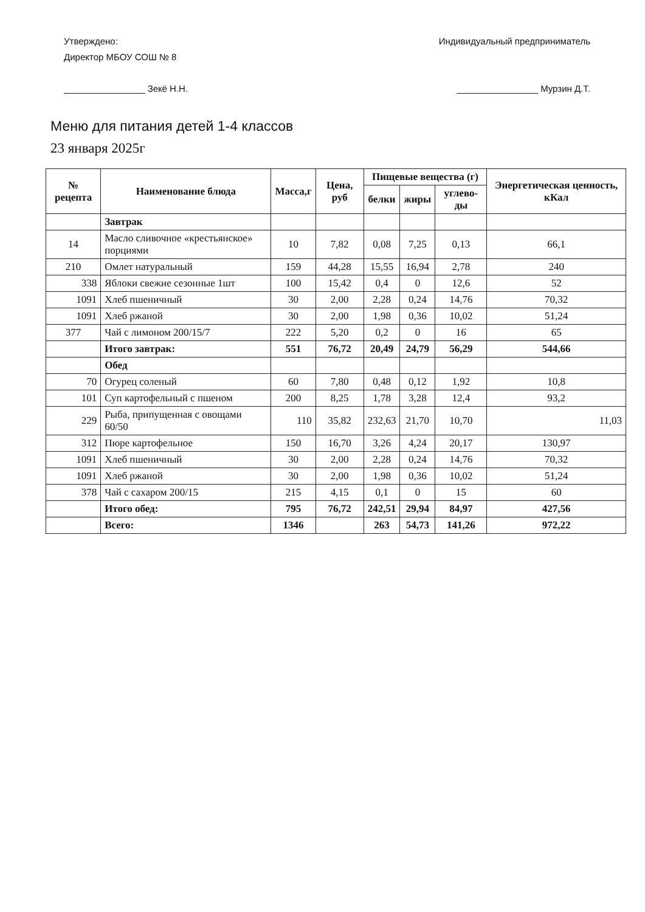Утверждено:
Директор МБОУ СОШ № 8
________________ Зекё Н.Н.
Индивидуальный предприниматель
________________ Мурзин Д.Т.
Меню для питания детей 1-4 классов
23 января 2025г
| № рецепта | Наименование блюда | Масса,г | Цена, руб | Пищевые вещества (г) | | | Энергетическая ценность, кКал |
| --- | --- | --- | --- | --- | --- | --- | --- |
| | | | | белки | жиры | углево-ды | |
| | Завтрак | | | | | | |
| 14 | Масло сливочное «крестьянское» порциями | 10 | 7,82 | 0,08 | 7,25 | 0,13 | 66,1 |
| 210 | Омлет натуральный | 159 | 44,28 | 15,55 | 16,94 | 2,78 | 240 |
| 338 | Яблоки свежие сезонные 1шт | 100 | 15,42 | 0,4 | 0 | 12,6 | 52 |
| 1091 | Хлеб пшеничный | 30 | 2,00 | 2,28 | 0,24 | 14,76 | 70,32 |
| 1091 | Хлеб ржаной | 30 | 2,00 | 1,98 | 0,36 | 10,02 | 51,24 |
| 377 | Чай с лимоном 200/15/7 | 222 | 5,20 | 0,2 | 0 | 16 | 65 |
| | Итого завтрак: | 551 | 76,72 | 20,49 | 24,79 | 56,29 | 544,66 |
| | Обед | | | | | | |
| 70 | Огурец соленый | 60 | 7,80 | 0,48 | 0,12 | 1,92 | 10,8 |
| 101 | Суп картофельный с пшеном | 200 | 8,25 | 1,78 | 3,28 | 12,4 | 93,2 |
| 229 | Рыба, припущенная с овощами 60/50 | 110 | 35,82 | 232,63 | 21,70 | 10,70 | 11,03 |
| 312 | Пюре картофельное | 150 | 16,70 | 3,26 | 4,24 | 20,17 | 130,97 |
| 1091 | Хлеб пшеничный | 30 | 2,00 | 2,28 | 0,24 | 14,76 | 70,32 |
| 1091 | Хлеб ржаной | 30 | 2,00 | 1,98 | 0,36 | 10,02 | 51,24 |
| 378 | Чай с сахаром 200/15 | 215 | 4,15 | 0,1 | 0 | 15 | 60 |
| | Итого обед: | 795 | 76,72 | 242,51 | 29,94 | 84,97 | 427,56 |
| | Всего: | 1346 | | 263 | 54,73 | 141,26 | 972,22 |